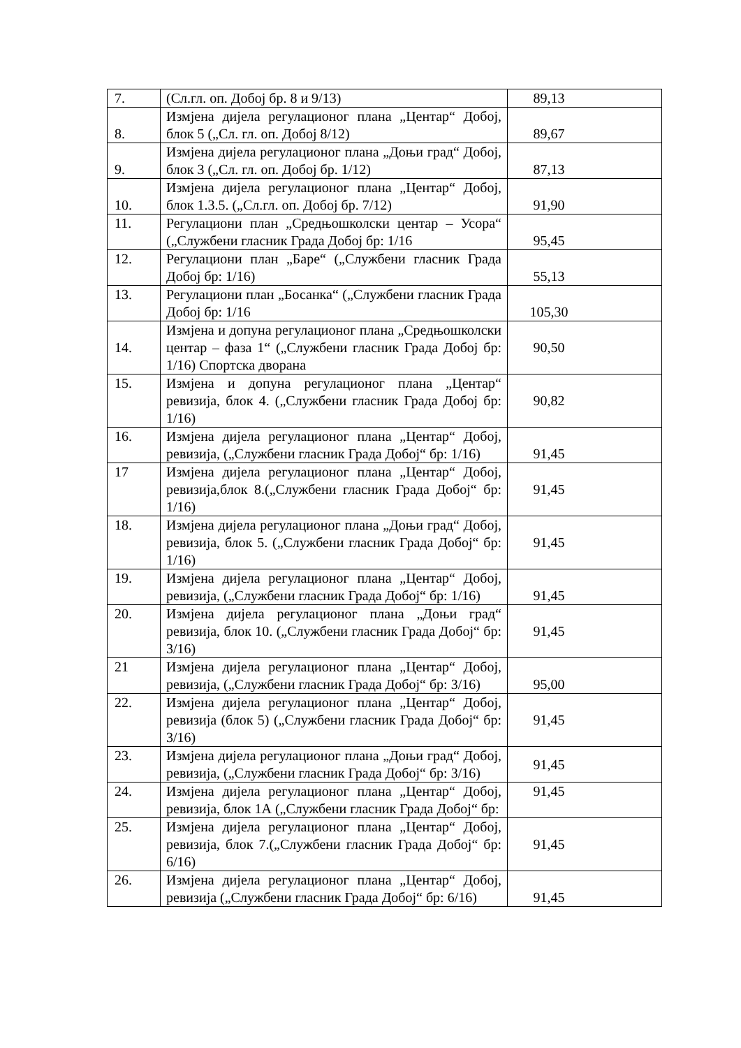| 7. | (Сл.гл. оп. Добој бр. 8 и 9/13) | 89,13 |
| 8. | Измјена дијела регулационог плана „Центар“ Добој, блок 5 („Сл. гл. оп. Добој 8/12) | 89,67 |
| 9. | Измјена дијела регулационог плана „Доњи град“ Добој, блок 3 („Сл. гл. оп. Добој бр. 1/12) | 87,13 |
| 10. | Измјена дијела регулационог плана „Центар“ Добој, блок 1.3.5. („Сл.гл. оп. Добој бр. 7/12) | 91,90 |
| 11. | Регулациони план „Средњошколски центар – Усора“ („Службени гласник Града Добој бр: 1/16 | 95,45 |
| 12. | Регулациони план „Баре“ („Службени гласник Града Добој бр: 1/16) | 55,13 |
| 13. | Регулациони план „Босанка“ („Службени гласник Града Добој бр: 1/16 | 105,30 |
| 14. | Измјена и допуна регулационог плана „Средњошколски центар – фаза 1“ („Службени гласник Града Добој бр: 1/16) Спортска дворана | 90,50 |
| 15. | Измјена и допуна регулационог плана „Центар“ ревизија, блок 4. („Службени гласник Града Добој бр: 1/16) | 90,82 |
| 16. | Измјена дијела регулационог плана „Центар“ Добој, ревизија, („Службени гласник Града Добој“ бр: 1/16) | 91,45 |
| 17 | Измјена дијела регулационог плана „Центар“ Добој, ревизија,блок 8.(„Службени гласник Града Добој“ бр: 1/16) | 91,45 |
| 18. | Измјена дијела регулационог плана „Доњи град“ Добој, ревизија, блок 5. („Службени гласник Града Добој“ бр: 1/16) | 91,45 |
| 19. | Измјена дијела регулационог плана „Центар“ Добој, ревизија, („Службени гласник Града Добој“ бр: 1/16) | 91,45 |
| 20. | Измјена дијела регулационог плана „Доњи град“ ревизија, блок 10. („Службени гласник Града Добој“ бр: 3/16) | 91,45 |
| 21 | Измјена дијела регулационог плана „Центар“ Добој, ревизија, („Службени гласник Града Добој“ бр: 3/16) | 95,00 |
| 22. | Измјена дијела регулационог плана „Центар“ Добој, ревизија (блок 5) („Службени гласник Града Добој“ бр: 3/16) | 91,45 |
| 23. | Измјена дијела регулационог плана „Доњи град“ Добој, ревизија, („Службени гласник Града Добој“ бр: 3/16) | 91,45 |
| 24. | Измјена дијела регулационог плана „Центар“ Добој, ревизија, блок 1А („Службени гласник Града Добој“ бр: | 91,45 |
| 25. | Измјена дијела регулационог плана „Центар“ Добој, ревизија, блок 7.(„Службени гласник Града Добој“ бр: 6/16) | 91,45 |
| 26. | Измјена дијела регулационог плана „Центар“ Добој, ревизија („Службени гласник Града Добој“ бр: 6/16) | 91,45 |